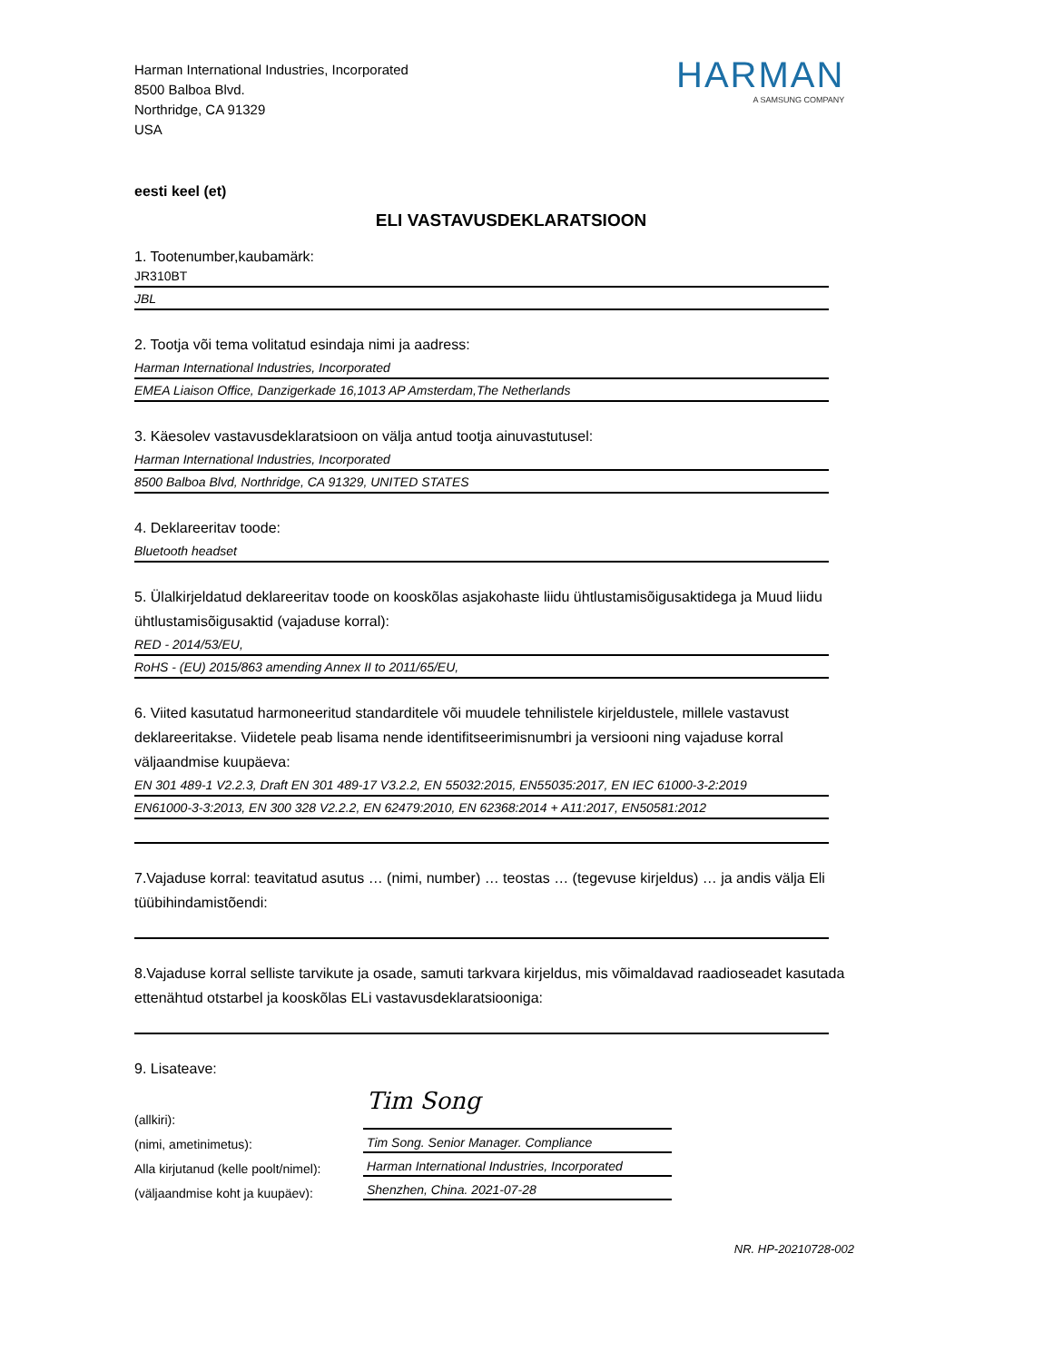Harman International Industries, Incorporated
8500 Balboa Blvd.
Northridge, CA 91329
USA
HARMAN
A SAMSUNG COMPANY
eesti keel (et)
ELI VASTAVUSDEKLARATSIOON
1. Tootenumber,kaubamärk:
JR310BT
JBL
2. Tootja või tema volitatud esindaja nimi ja aadress:
Harman International Industries, Incorporated
EMEA Liaison Office, Danzigerkade 16,1013 AP Amsterdam,The Netherlands
3. Käesolev vastavusdeklaratsioon on välja antud tootja ainuvastutusel:
Harman International Industries, Incorporated
8500 Balboa Blvd, Northridge, CA 91329, UNITED STATES
4. Deklareeritav toode:
Bluetooth headset
5. Ülalkirjeldatud deklareeritav toode on kooskõlas asjakohaste liidu ühtlustamisõigusaktidega ja Muud liidu ühtlustamisõigusaktid (vajaduse korral):
RED - 2014/53/EU,
RoHS - (EU) 2015/863 amending Annex II to 2011/65/EU,
6. Viited kasutatud harmoneeritud standarditele või muudele tehnilistele kirjeldustele, millele vastavust deklareeritakse. Viidetele peab lisama nende identifitseerimisnumbri ja versiooni ning vajaduse korral väljaandmise kuupäeva:
EN 301 489-1 V2.2.3, Draft EN 301 489-17 V3.2.2, EN 55032:2015, EN55035:2017, EN IEC 61000-3-2:2019
EN61000-3-3:2013, EN 300 328 V2.2.2, EN 62479:2010, EN 62368:2014 + A11:2017, EN50581:2012
7.Vajaduse korral: teavitatud asutus … (nimi, number) … teostas … (tegevuse kirjeldus) … ja andis välja Eli tüübihindamistõendi:
8.Vajaduse korral selliste tarvikute ja osade, samuti tarkvara kirjeldus, mis võimaldavad raadioseadet kasutada ettenähtud otstarbel ja kooskõlas ELi vastavusdeklaratsiooniga:
9. Lisateave:
(allkiri):
(nimi, ametinimetus):
Alla kirjutanud (kelle poolt/nimel):
(väljaandmise koht ja kuupäev):
Tim Song
Tim Song. Senior Manager. Compliance
Harman International Industries, Incorporated
Shenzhen, China. 2021-07-28
NR. HP-20210728-002